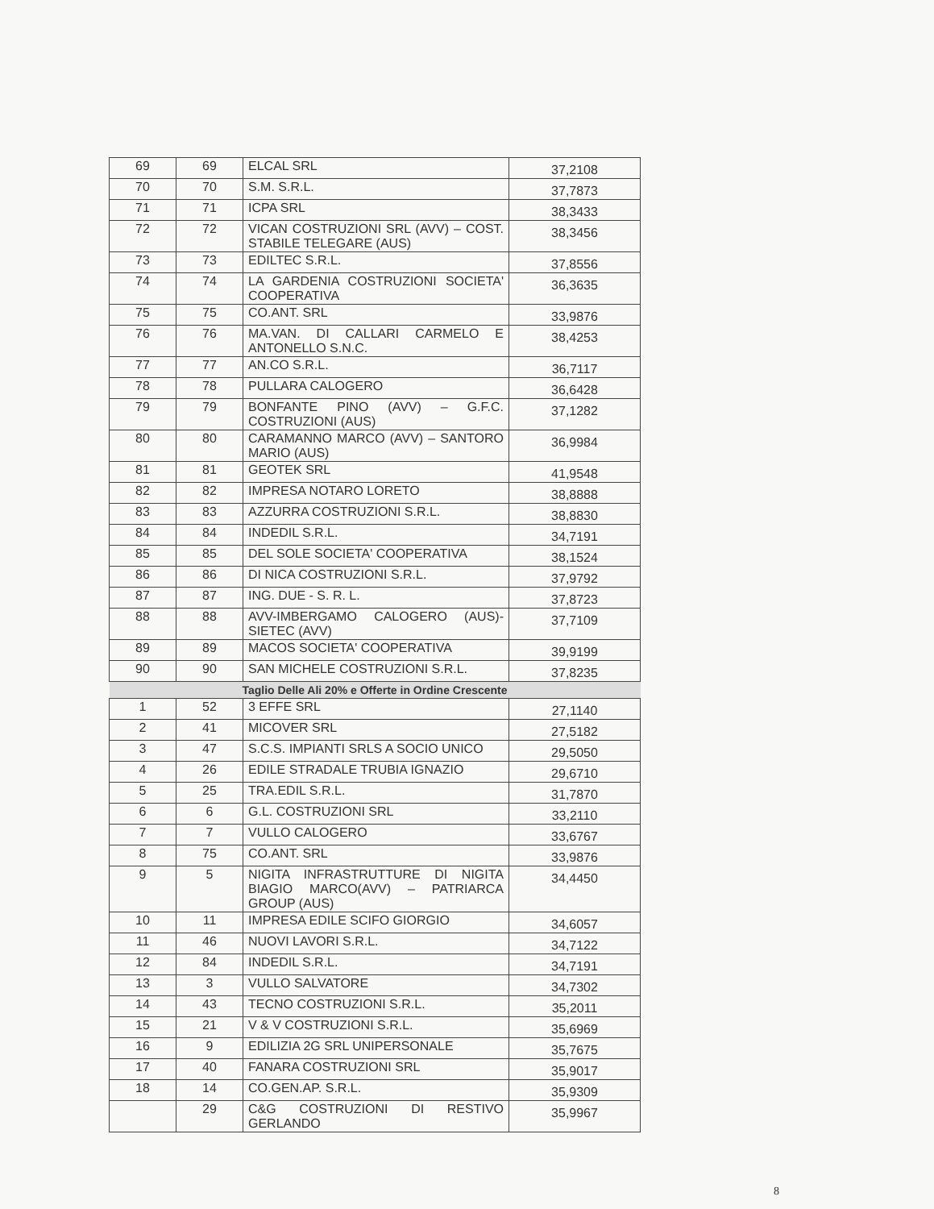| 69 | 69 | ELCAL SRL | 37,2108 |
| 70 | 70 | S.M. S.R.L. | 37,7873 |
| 71 | 71 | ICPA SRL | 38,3433 |
| 72 | 72 | VICAN COSTRUZIONI SRL (AVV) – COST. STABILE TELEGARE (AUS) | 38,3456 |
| 73 | 73 | EDILTEC S.R.L. | 37,8556 |
| 74 | 74 | LA GARDENIA COSTRUZIONI SOCIETA' COOPERATIVA | 36,3635 |
| 75 | 75 | CO.ANT. SRL | 33,9876 |
| 76 | 76 | MA.VAN. DI CALLARI CARMELO E ANTONELLO S.N.C. | 38,4253 |
| 77 | 77 | AN.CO S.R.L. | 36,7117 |
| 78 | 78 | PULLARA CALOGERO | 36,6428 |
| 79 | 79 | BONFANTE PINO (AVV) – G.F.C. COSTRUZIONI (AUS) | 37,1282 |
| 80 | 80 | CARAMANNO MARCO (AVV) – SANTORO MARIO (AUS) | 36,9984 |
| 81 | 81 | GEOTEK SRL | 41,9548 |
| 82 | 82 | IMPRESA NOTARO LORETO | 38,8888 |
| 83 | 83 | AZZURRA COSTRUZIONI S.R.L. | 38,8830 |
| 84 | 84 | INDEDIL S.R.L. | 34,7191 |
| 85 | 85 | DEL SOLE SOCIETA' COOPERATIVA | 38,1524 |
| 86 | 86 | DI NICA COSTRUZIONI S.R.L. | 37,9792 |
| 87 | 87 | ING. DUE - S. R. L. | 37,8723 |
| 88 | 88 | AVV-IMBERGAMO CALOGERO (AUS)- SIETEC (AVV) | 37,7109 |
| 89 | 89 | MACOS SOCIETA' COOPERATIVA | 39,9199 |
| 90 | 90 | SAN MICHELE COSTRUZIONI S.R.L. | 37,8235 |
| Taglio Delle Ali 20% e Offerte in Ordine Crescente | | | |
| 1 | 52 | 3 EFFE SRL | 27,1140 |
| 2 | 41 | MICOVER SRL | 27,5182 |
| 3 | 47 | S.C.S. IMPIANTI SRLS A SOCIO UNICO | 29,5050 |
| 4 | 26 | EDILE STRADALE TRUBIA IGNAZIO | 29,6710 |
| 5 | 25 | TRA.EDIL S.R.L. | 31,7870 |
| 6 | 6 | G.L. COSTRUZIONI SRL | 33,2110 |
| 7 | 7 | VULLO CALOGERO | 33,6767 |
| 8 | 75 | CO.ANT. SRL | 33,9876 |
| 9 | 5 | NIGITA INFRASTRUTTURE DI NIGITA BIAGIO MARCO(AVV) – PATRIARCA GROUP (AUS) | 34,4450 |
| 10 | 11 | IMPRESA EDILE SCIFO GIORGIO | 34,6057 |
| 11 | 46 | NUOVI LAVORI S.R.L. | 34,7122 |
| 12 | 84 | INDEDIL S.R.L. | 34,7191 |
| 13 | 3 | VULLO SALVATORE | 34,7302 |
| 14 | 43 | TECNO COSTRUZIONI S.R.L. | 35,2011 |
| 15 | 21 | V & V COSTRUZIONI S.R.L. | 35,6969 |
| 16 | 9 | EDILIZIA 2G SRL UNIPERSONALE | 35,7675 |
| 17 | 40 | FANARA COSTRUZIONI SRL | 35,9017 |
| 18 | 14 | CO.GEN.AP. S.R.L. | 35,9309 |
| | 29 | C&G COSTRUZIONI DI RESTIVO GERLANDO | 35,9967 |
8